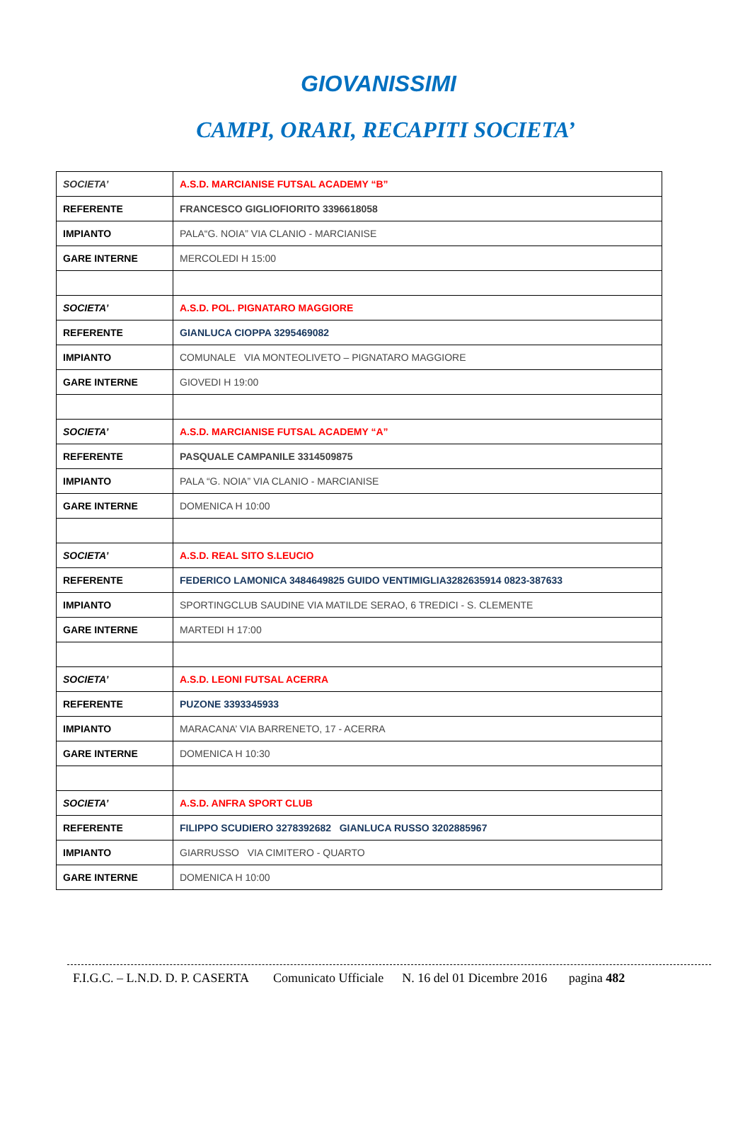GIOVANISSIMI
CAMPI, ORARI, RECAPITI SOCIETA’
| SOCIETA’ | A.S.D. MARCIANISE FUTSAL ACADEMY “B” |
| REFERENTE | FRANCESCO GIGLIOFIORITO 3396618058 |
| IMPIANTO | PALA“G. NOIA” VIA CLANIO - MARCIANISE |
| GARE INTERNE | MERCOLEDI H 15:00 |
| SOCIETA’ | A.S.D. POL. PIGNATARO MAGGIORE |
| REFERENTE | GIANLUCA CIOPPA 3295469082 |
| IMPIANTO | COMUNALE VIA MONTEOLIVETO – PIGNATARO MAGGIORE |
| GARE INTERNE | GIOVEDI H 19:00 |
| SOCIETA’ | A.S.D. MARCIANISE FUTSAL ACADEMY “A” |
| REFERENTE | PASQUALE CAMPANILE 3314509875 |
| IMPIANTO | PALA “G. NOIA” VIA CLANIO - MARCIANISE |
| GARE INTERNE | DOMENICA H 10:00 |
| SOCIETA’ | A.S.D. REAL SITO S.LEUCIO |
| REFERENTE | FEDERICO LAMONICA 3484649825 GUIDO VENTIMIGLIA3282635914 0823-387633 |
| IMPIANTO | SPORTINGCLUB SAUDINE VIA MATILDE SERAO, 6 TREDICI - S. CLEMENTE |
| GARE INTERNE | MARTEDI H 17:00 |
| SOCIETA’ | A.S.D. LEONI FUTSAL ACERRA |
| REFERENTE | PUZONE 3393345933 |
| IMPIANTO | MARACANA’ VIA BARRENETO, 17 - ACERRA |
| GARE INTERNE | DOMENICA H 10:30 |
| SOCIETA’ | A.S.D. ANFRA SPORT CLUB |
| REFERENTE | FILIPPO SCUDIERO 3278392682 GIANLUCA RUSSO 3202885967 |
| IMPIANTO | GIARRUSSO VIA CIMITERO - QUARTO |
| GARE INTERNE | DOMENICA H 10:00 |
F.I.G.C. – L.N.D. D. P. CASERTA Comunicato Ufficiale N. 16 del 01 Dicembre 2016 pagina 482